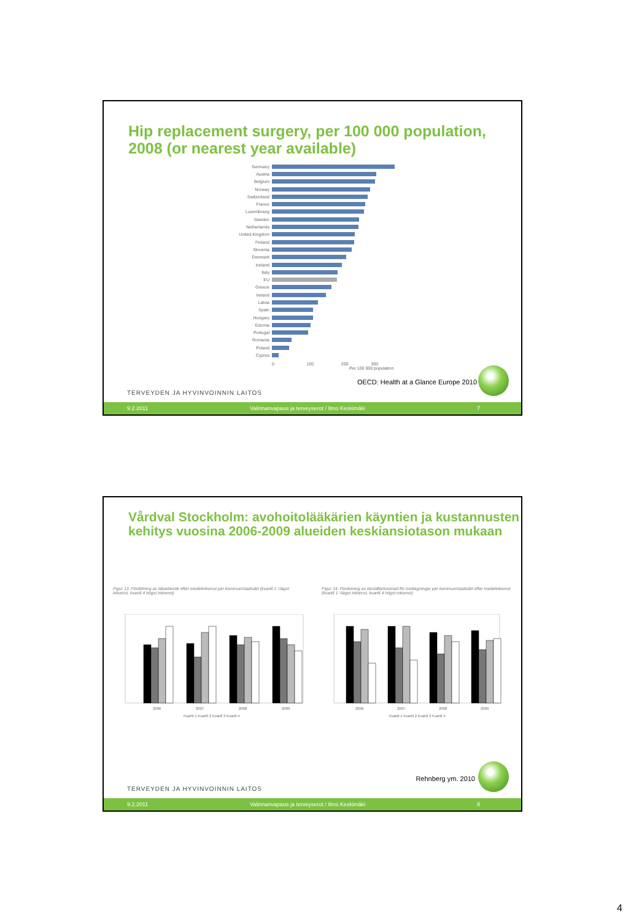Hip replacement surgery, per 100 000 population, 2008 (or nearest year available)
Germany
Austria
Belgium
Norway
Switzerland
France
Luxembourg
Sweden
Netherlands
United Kingdom
Finland
Slovenia
Denmark
Iceland
Italy
EU
Greece
Ireland
Latvia
Spain
Hungary
Estonia
Portugal
Romania
Poland
Cyprus
0 100 200 300
Per 100 000 population
OECD: Health at a Glance Europe 2010
TERVEYDEN JA HYVINVOINNIN LAITOS
9.2.2011 Valinnanvapaus ja terveyserot / Ilmo Keskimäki 7
Vårdval Stockholm: avohoitolääkärien käyntien ja kustannusten kehitys vuosina 2006-2009 alueiden keskiansiotason mukaan
Figur 13. Fördelning av läkarbesök efter medelinkomst per kommun/stadsdel (kvartil 1 =lägst inkomst, kvartil 4 högst inkomst)
Figur 14. Fördelning av beställarkostnad för mottagningar per kommun/stadsdel efter medelinkomst (kvartil 1 =lägst inkomst, kvartil 4 högst inkomst)
2006
2007
2008
2009
2006
2007
2008
2009
Kvartil 1 Kvartil 2 Kvartil 3 Kvartil 4
Kvartil 1 Kvartil 2 Kvartil 3 Kvartil 4
Rehnberg ym. 2010
TERVEYDEN JA HYVINVOINNIN LAITOS
9.2.2011 Valinnanvapaus ja terveyserot / Ilmo Keskimäki 8
4